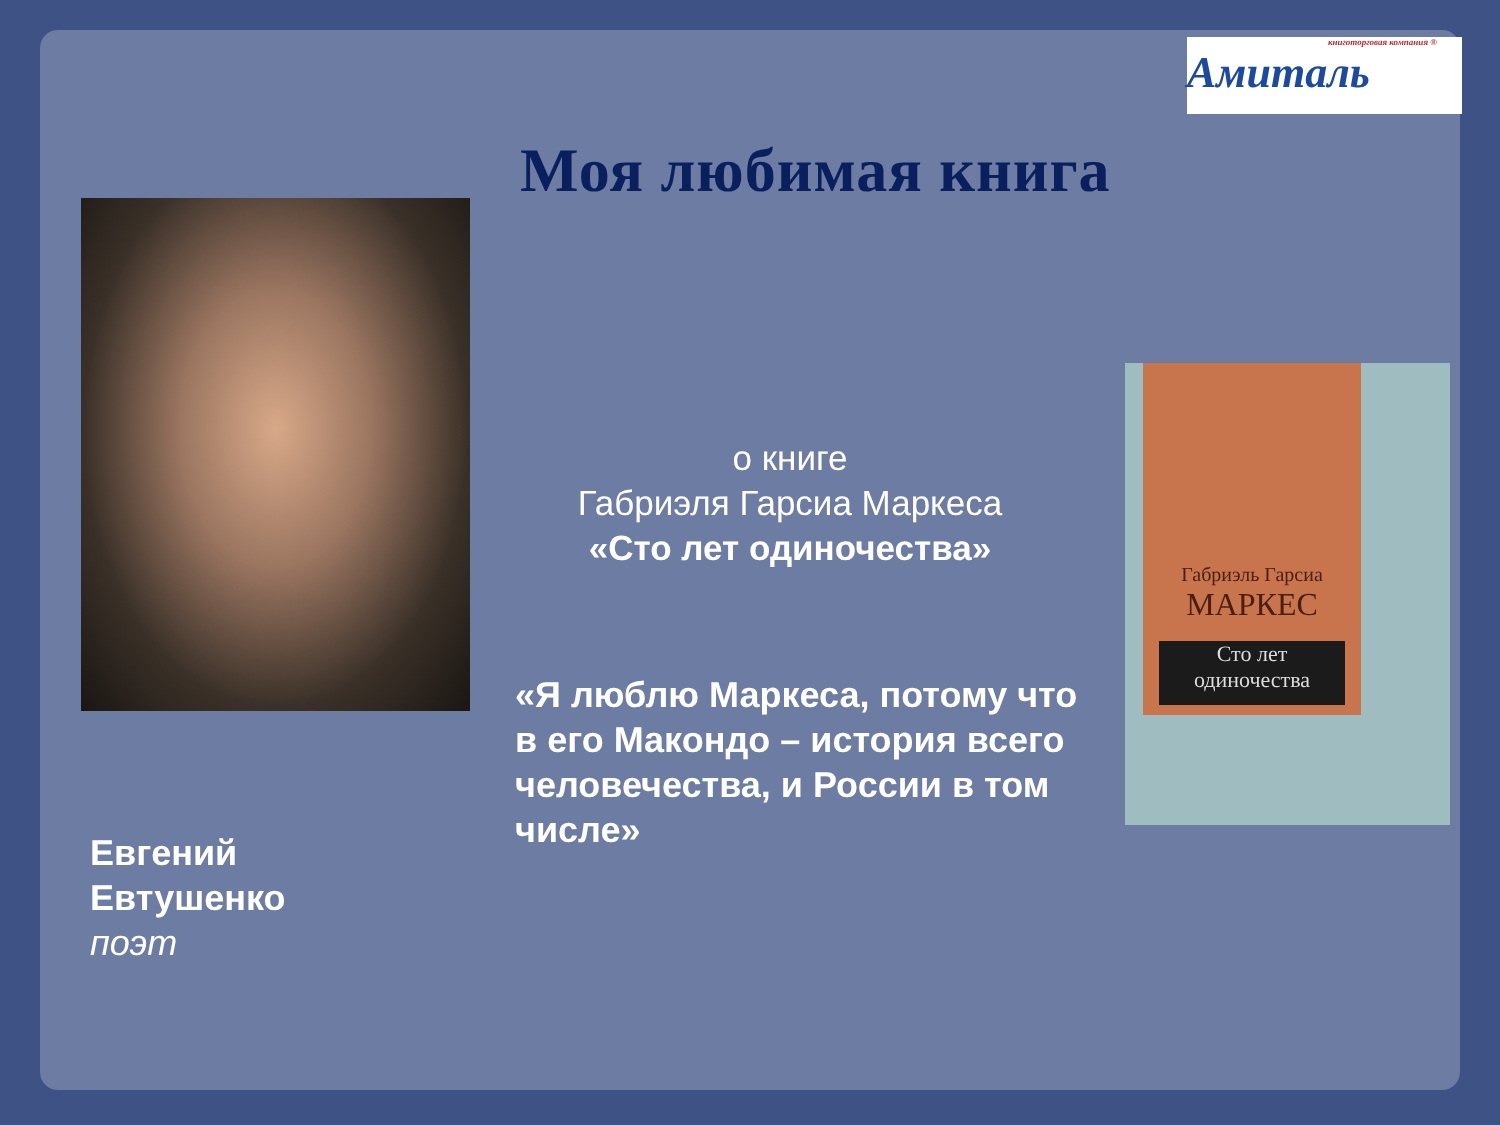книготорговая компания ®
Амиталь
Моя любимая книга
о книге
Габриэля Гарсиа Маркеса
«Сто лет одиночества»
Габриэль Гарсиа
МАРКЕС
Сто лет
одиночества
«Я люблю Маркеса, потому что в его Макондо – история всего человечества, и России в том числе»
Евгений
Евтушенко
поэт